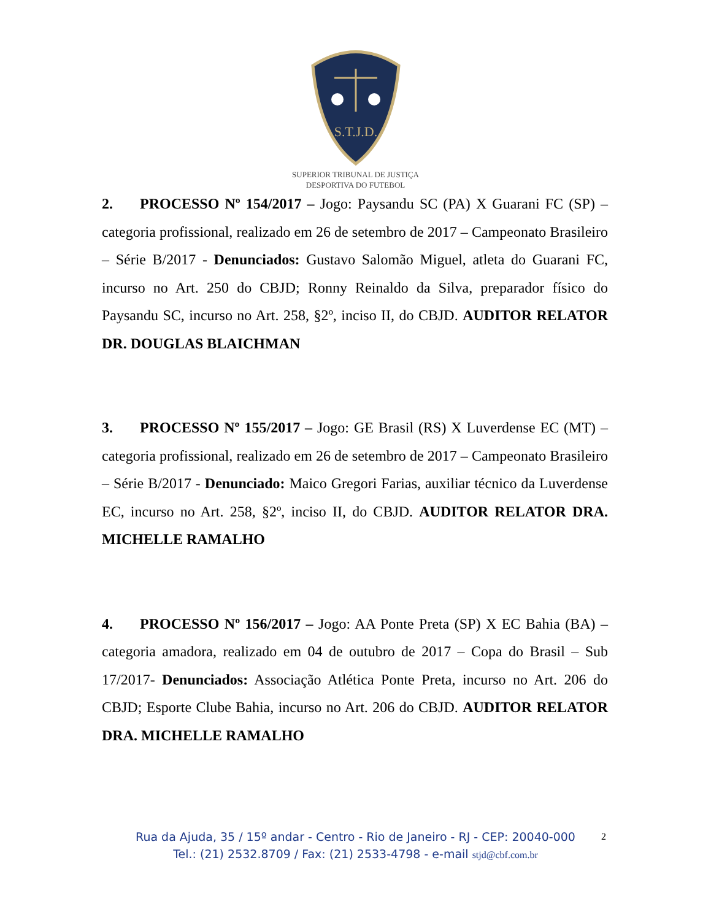S.T.J.D.
SUPERIOR TRIBUNAL DE JUSTIÇA
DESPORTIVA DO FUTEBOL
2. PROCESSO Nº 154/2017 – Jogo: Paysandu SC (PA) X Guarani FC (SP) – categoria profissional, realizado em 26 de setembro de 2017 – Campeonato Brasileiro – Série B/2017 - Denunciados: Gustavo Salomão Miguel, atleta do Guarani FC, incurso no Art. 250 do CBJD; Ronny Reinaldo da Silva, preparador físico do Paysandu SC, incurso no Art. 258, §2º, inciso II, do CBJD. AUDITOR RELATOR DR. DOUGLAS BLAICHMAN
3. PROCESSO Nº 155/2017 – Jogo: GE Brasil (RS) X Luverdense EC (MT) – categoria profissional, realizado em 26 de setembro de 2017 – Campeonato Brasileiro – Série B/2017 - Denunciado: Maico Gregori Farias, auxiliar técnico da Luverdense EC, incurso no Art. 258, §2º, inciso II, do CBJD. AUDITOR RELATOR DRA. MICHELLE RAMALHO
4. PROCESSO Nº 156/2017 – Jogo: AA Ponte Preta (SP) X EC Bahia (BA) – categoria amadora, realizado em 04 de outubro de 2017 – Copa do Brasil – Sub 17/2017- Denunciados: Associação Atlética Ponte Preta, incurso no Art. 206 do CBJD; Esporte Clube Bahia, incurso no Art. 206 do CBJD. AUDITOR RELATOR DRA. MICHELLE RAMALHO
Rua da Ajuda, 35 / 15º andar - Centro - Rio de Janeiro - RJ - CEP: 20040-000
Tel.: (21) 2532.8709 / Fax: (21) 2533-4798 - e-mail stjd@cbf.com.br
2